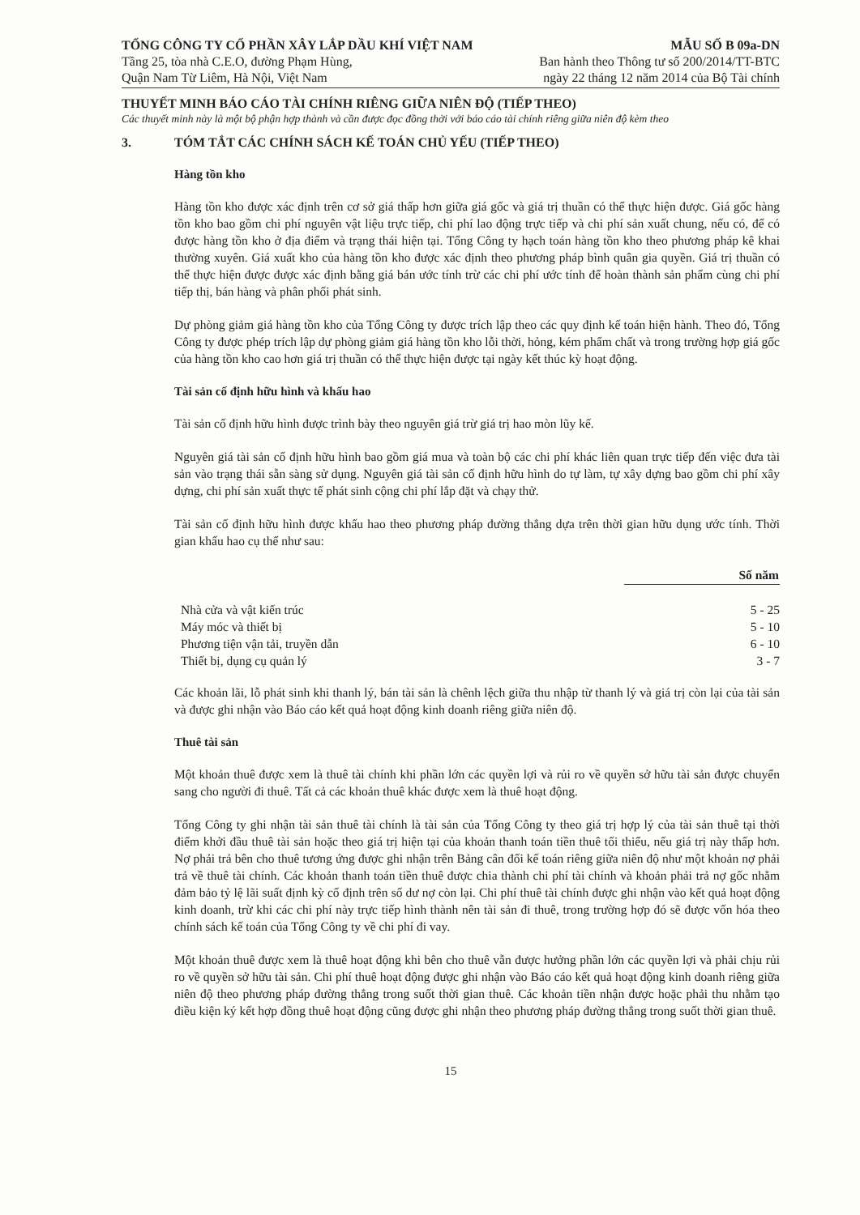TỔNG CÔNG TY CỔ PHẦN XÂY LẮP DẦU KHÍ VIỆT NAM
Tầng 25, tòa nhà C.E.O, đường Phạm Hùng,
Quận Nam Từ Liêm, Hà Nội, Việt Nam
MẪU SỐ B 09a-DN
Ban hành theo Thông tư số 200/2014/TT-BTC
ngày 22 tháng 12 năm 2014 của Bộ Tài chính
THUYẾT MINH BÁO CÁO TÀI CHÍNH RIÊNG GIỮA NIÊN ĐỘ (TIẾP THEO)
Các thuyết minh này là một bộ phận hợp thành và cần được đọc đồng thời với báo cáo tài chính riêng giữa niên độ kèm theo
3. TÓM TẮT CÁC CHÍNH SÁCH KẾ TOÁN CHỦ YẾU (TIẾP THEO)
Hàng tồn kho
Hàng tồn kho được xác định trên cơ sở giá thấp hơn giữa giá gốc và giá trị thuần có thể thực hiện được. Giá gốc hàng tồn kho bao gồm chi phí nguyên vật liệu trực tiếp, chi phí lao động trực tiếp và chi phí sản xuất chung, nếu có, để có được hàng tồn kho ở địa điểm và trạng thái hiện tại. Tổng Công ty hạch toán hàng tồn kho theo phương pháp kê khai thường xuyên. Giá xuất kho của hàng tồn kho được xác định theo phương pháp bình quân gia quyền. Giá trị thuần có thể thực hiện được được xác định bằng giá bán ước tính trừ các chi phí ước tính để hoàn thành sản phẩm cùng chi phí tiếp thị, bán hàng và phân phối phát sinh.
Dự phòng giảm giá hàng tồn kho của Tổng Công ty được trích lập theo các quy định kế toán hiện hành. Theo đó, Tổng Công ty được phép trích lập dự phòng giảm giá hàng tồn kho lỗi thời, hỏng, kém phẩm chất và trong trường hợp giá gốc của hàng tồn kho cao hơn giá trị thuần có thể thực hiện được tại ngày kết thúc kỳ hoạt động.
Tài sản cố định hữu hình và khấu hao
Tài sản cố định hữu hình được trình bày theo nguyên giá trừ giá trị hao mòn lũy kế.
Nguyên giá tài sản cố định hữu hình bao gồm giá mua và toàn bộ các chi phí khác liên quan trực tiếp đến việc đưa tài sản vào trạng thái sẵn sàng sử dụng. Nguyên giá tài sản cố định hữu hình do tự làm, tự xây dựng bao gồm chi phí xây dựng, chi phí sản xuất thực tế phát sinh cộng chi phí lắp đặt và chạy thử.
Tài sản cố định hữu hình được khấu hao theo phương pháp đường thẳng dựa trên thời gian hữu dụng ước tính. Thời gian khấu hao cụ thể như sau:
| | Số năm |
| Nhà cửa và vật kiến trúc | 5 - 25 |
| Máy móc và thiết bị | 5 - 10 |
| Phương tiện vận tải, truyền dẫn | 6 - 10 |
| Thiết bị, dụng cụ quản lý | 3 - 7 |
Các khoản lãi, lỗ phát sinh khi thanh lý, bán tài sản là chênh lệch giữa thu nhập từ thanh lý và giá trị còn lại của tài sản và được ghi nhận vào Báo cáo kết quả hoạt động kinh doanh riêng giữa niên độ.
Thuê tài sản
Một khoản thuê được xem là thuê tài chính khi phần lớn các quyền lợi và rủi ro về quyền sở hữu tài sản được chuyển sang cho người đi thuê. Tất cả các khoản thuê khác được xem là thuê hoạt động.
Tổng Công ty ghi nhận tài sản thuê tài chính là tài sản của Tổng Công ty theo giá trị hợp lý của tài sản thuê tại thời điểm khởi đầu thuê tài sản hoặc theo giá trị hiện tại của khoản thanh toán tiền thuê tối thiểu, nếu giá trị này thấp hơn. Nợ phải trả bên cho thuê tương ứng được ghi nhận trên Bảng cân đối kế toán riêng giữa niên độ như một khoản nợ phải trả về thuê tài chính. Các khoản thanh toán tiền thuê được chia thành chi phí tài chính và khoản phải trả nợ gốc nhằm đảm bảo tỷ lệ lãi suất định kỳ cố định trên số dư nợ còn lại. Chi phí thuê tài chính được ghi nhận vào kết quả hoạt động kinh doanh, trừ khi các chi phí này trực tiếp hình thành nên tài sản đi thuê, trong trường hợp đó sẽ được vốn hóa theo chính sách kế toán của Tổng Công ty về chi phí đi vay.
Một khoản thuê được xem là thuê hoạt động khi bên cho thuê vẫn được hưởng phần lớn các quyền lợi và phải chịu rủi ro về quyền sở hữu tài sản. Chi phí thuê hoạt động được ghi nhận vào Báo cáo kết quả hoạt động kinh doanh riêng giữa niên độ theo phương pháp đường thẳng trong suốt thời gian thuê. Các khoản tiền nhận được hoặc phải thu nhằm tạo điều kiện ký kết hợp đồng thuê hoạt động cũng được ghi nhận theo phương pháp đường thẳng trong suốt thời gian thuê.
15